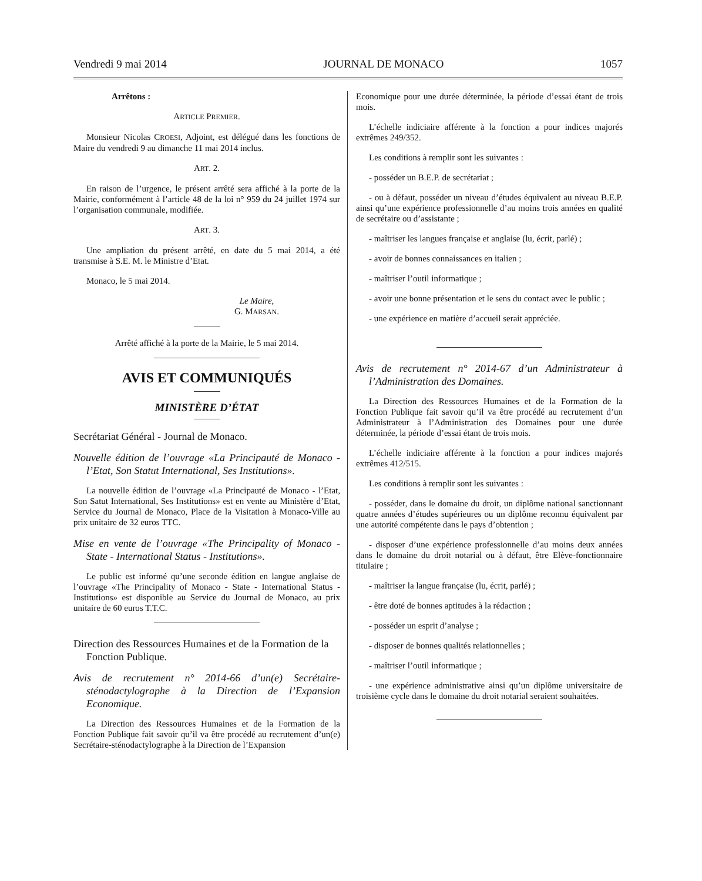Vendredi 9 mai 2014 JOURNAL DE MONACO 1057
Arrêtons :
ARTICLE PREMIER.
Monsieur Nicolas CROESI, Adjoint, est délégué dans les fonctions de Maire du vendredi 9 au dimanche 11 mai 2014 inclus.
ART. 2.
En raison de l’urgence, le présent arrêté sera affiché à la porte de la Mairie, conformément à l’article 48 de la loi n° 959 du 24 juillet 1974 sur l’organisation communale, modifiée.
ART. 3.
Une ampliation du présent arrêté, en date du 5 mai 2014, a été transmise à S.E. M. le Ministre d’Etat.
Monaco, le 5 mai 2014.
Le Maire,
G. MARSAN.
Arrêté affiché à la porte de la Mairie, le 5 mai 2014.
AVIS ET COMMUNIQUÉS
MINISTÈRE D’ÉTAT
Secrétariat Général - Journal de Monaco.
Nouvelle édition de l’ouvrage «La Principauté de Monaco - l’Etat, Son Statut International, Ses Institutions».
La nouvelle édition de l’ouvrage «La Principauté de Monaco - l’Etat, Son Satut International, Ses Institutions» est en vente au Ministère d’Etat, Service du Journal de Monaco, Place de la Visitation à Monaco-Ville au prix unitaire de 32 euros TTC.
Mise en vente de l’ouvrage «The Principality of Monaco - State - International Status - Institutions».
Le public est informé qu’une seconde édition en langue anglaise de l’ouvrage «The Principality of Monaco - State - International Status - Institutions» est disponible au Service du Journal de Monaco, au prix unitaire de 60 euros T.T.C.
Direction des Ressources Humaines et de la Formation de la Fonction Publique.
Avis de recrutement n° 2014-66 d’un(e) Secrétaire-sténodactylographe à la Direction de l’Expansion Economique.
La Direction des Ressources Humaines et de la Formation de la Fonction Publique fait savoir qu’il va être procédé au recrutement d’un(e) Secrétaire-sténodactylographe à la Direction de l’Expansion
Economique pour une durée déterminée, la période d’essai étant de trois mois.
L’échelle indiciaire afférente à la fonction a pour indices majorés extrêmes 249/352.
Les conditions à remplir sont les suivantes :
- posséder un B.E.P. de secrétariat ;
- ou à défaut, posséder un niveau d’études équivalent au niveau B.E.P. ainsi qu’une expérience professionnelle d’au moins trois années en qualité de secrétaire ou d’assistante ;
- maîtriser les langues française et anglaise (lu, écrit, parlé) ;
- avoir de bonnes connaissances en italien ;
- maîtriser l’outil informatique ;
- avoir une bonne présentation et le sens du contact avec le public ;
- une expérience en matière d’accueil serait appréciée.
Avis de recrutement n° 2014-67 d’un Administrateur à l’Administration des Domaines.
La Direction des Ressources Humaines et de la Formation de la Fonction Publique fait savoir qu’il va être procédé au recrutement d’un Administrateur à l’Administration des Domaines pour une durée déterminée, la période d’essai étant de trois mois.
L’échelle indiciaire afférente à la fonction a pour indices majorés extrêmes 412/515.
Les conditions à remplir sont les suivantes :
- posséder, dans le domaine du droit, un diplôme national sanctionnant quatre années d’études supérieures ou un diplôme reconnu équivalent par une autorité compétente dans le pays d’obtention ;
- disposer d’une expérience professionnelle d’au moins deux années dans le domaine du droit notarial ou à défaut, être Elève-fonctionnaire titulaire ;
- maîtriser la langue française (lu, écrit, parlé) ;
- être doté de bonnes aptitudes à la rédaction ;
- posséder un esprit d’analyse ;
- disposer de bonnes qualités relationnelles ;
- maîtriser l’outil informatique ;
- une expérience administrative ainsi qu’un diplôme universitaire de troisième cycle dans le domaine du droit notarial seraient souhaitées.